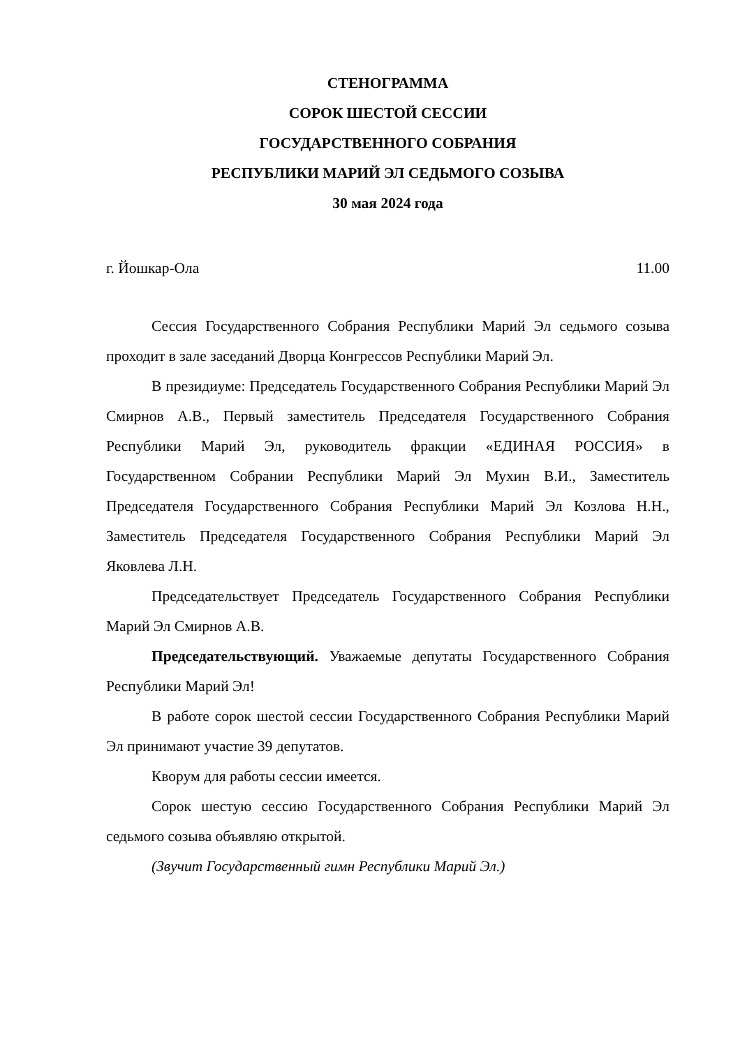СТЕНОГРАММА
СОРОК ШЕСТОЙ СЕССИИ
ГОСУДАРСТВЕННОГО СОБРАНИЯ
РЕСПУБЛИКИ МАРИЙ ЭЛ СЕДЬМОГО СОЗЫВА
30 мая 2024 года
г. Йошкар-Ола 11.00
Сессия Государственного Собрания Республики Марий Эл седьмого созыва проходит в зале заседаний Дворца Конгрессов Республики Марий Эл.
В президиуме: Председатель Государственного Собрания Республики Марий Эл Смирнов А.В., Первый заместитель Председателя Государственного Собрания Республики Марий Эл, руководитель фракции «ЕДИНАЯ РОССИЯ» в Государственном Собрании Республики Марий Эл Мухин В.И., Заместитель Председателя Государственного Собрания Республики Марий Эл Козлова Н.Н., Заместитель Председателя Государственного Собрания Республики Марий Эл Яковлева Л.Н.
Председательствует Председатель Государственного Собрания Республики Марий Эл Смирнов А.В.
Председательствующий. Уважаемые депутаты Государственного Собрания Республики Марий Эл!
В работе сорок шестой сессии Государственного Собрания Республики Марий Эл принимают участие 39 депутатов.
Кворум для работы сессии имеется.
Сорок шестую сессию Государственного Собрания Республики Марий Эл седьмого созыва объявляю открытой.
(Звучит Государственный гимн Республики Марий Эл.)